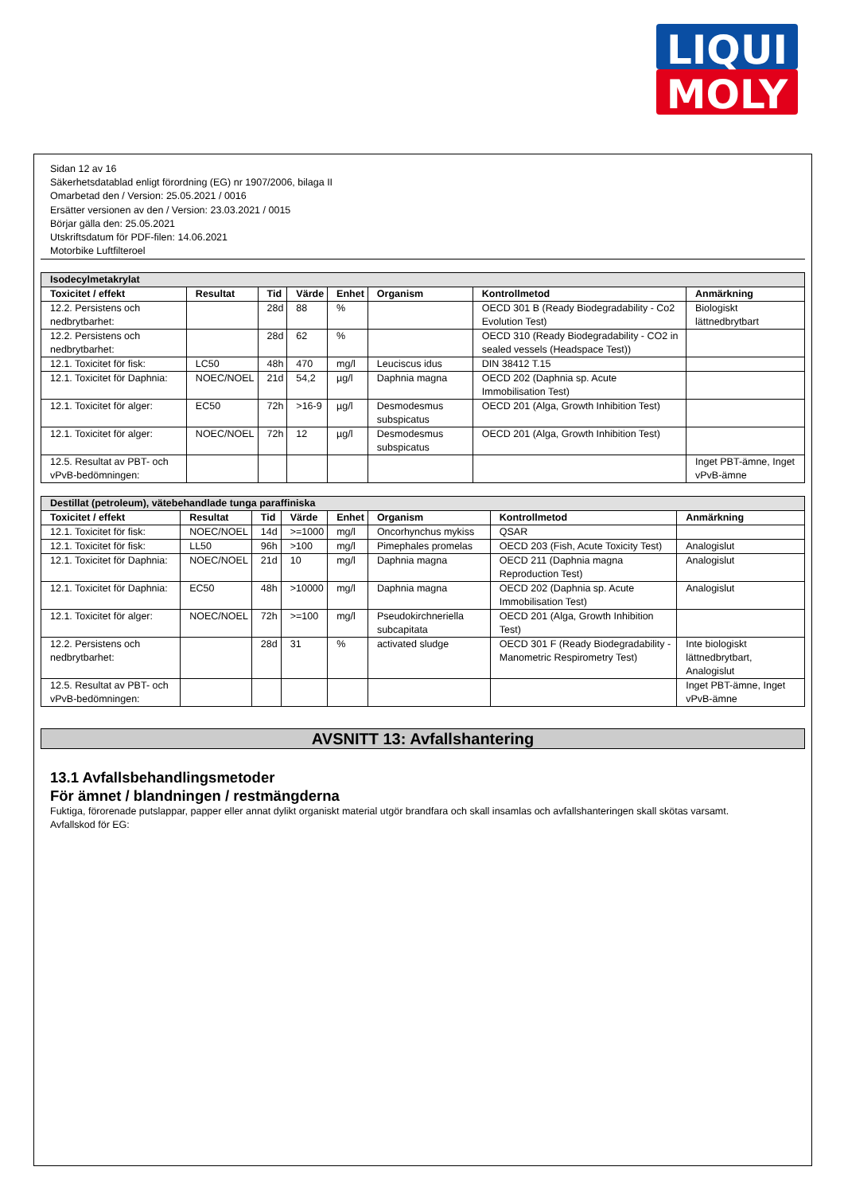LIQUI
MOLY
Sidan 12 av 16
Säkerhetsdatablad enligt förordning (EG) nr 1907/2006, bilaga II
Omarbetad den / Version: 25.05.2021 / 0016
Ersätter versionen av den / Version: 23.03.2021 / 0015
Börjar gälla den: 25.05.2021
Utskriftsdatum för PDF-filen: 14.06.2021
Motorbike Luftfilteroel
| Isodecylmetakrylat | | | | | | | |
| Toxicitet / effekt | Resultat | Tid | Värde | Enhet | Organism | Kontrollmetod | Anmärkning |
| 12.2. Persistens och nedbrytbarhet: | | 28d | 88 | % | | OECD 301 B (Ready Biodegradability - Co2 Evolution Test) | Biologiskt lättnedbrytbart |
| 12.2. Persistens och nedbrytbarhet: | | 28d | 62 | % | | OECD 310 (Ready Biodegradability - CO2 in sealed vessels (Headspace Test)) | |
| 12.1. Toxicitet för fisk: | LC50 | 48h | 470 | mg/l | Leuciscus idus | DIN 38412 T.15 | |
| 12.1. Toxicitet för Daphnia: | NOEC/NOEL | 21d | 54,2 | µg/l | Daphnia magna | OECD 202 (Daphnia sp. Acute Immobilisation Test) | |
| 12.1. Toxicitet för alger: | EC50 | 72h | >16-9 | µg/l | Desmodesmus subspicatus | OECD 201 (Alga, Growth Inhibition Test) | |
| 12.1. Toxicitet för alger: | NOEC/NOEL | 72h | 12 | µg/l | Desmodesmus subspicatus | OECD 201 (Alga, Growth Inhibition Test) | |
| 12.5. Resultat av PBT- och vPvB-bedömningen: | | | | | | | Inget PBT-ämne, Inget vPvB-ämne |
| Destillat (petroleum), vätebehandlade tunga paraffiniska | | | | | | | |
| Toxicitet / effekt | Resultat | Tid | Värde | Enhet | Organism | Kontrollmetod | Anmärkning |
| 12.1. Toxicitet för fisk: | NOEC/NOEL | 14d | >=1000 | mg/l | Oncorhynchus mykiss | QSAR | |
| 12.1. Toxicitet för fisk: | LL50 | 96h | >100 | mg/l | Pimephales promelas | OECD 203 (Fish, Acute Toxicity Test) | Analogislut |
| 12.1. Toxicitet för Daphnia: | NOEC/NOEL | 21d | 10 | mg/l | Daphnia magna | OECD 211 (Daphnia magna Reproduction Test) | Analogislut |
| 12.1. Toxicitet för Daphnia: | EC50 | 48h | >10000 | mg/l | Daphnia magna | OECD 202 (Daphnia sp. Acute Immobilisation Test) | Analogislut |
| 12.1. Toxicitet för alger: | NOEC/NOEL | 72h | >=100 | mg/l | Pseudokirchneriella subcapitata | OECD 201 (Alga, Growth Inhibition Test) | |
| 12.2. Persistens och nedbrytbarhet: | | 28d | 31 | % | activated sludge | OECD 301 F (Ready Biodegradability - Manometric Respirometry Test) | Inte biologiskt lättnedbrytbart, Analogislut |
| 12.5. Resultat av PBT- och vPvB-bedömningen: | | | | | | | Inget PBT-ämne, Inget vPvB-ämne |
AVSNITT 13: Avfallshantering
13.1 Avfallsbehandlingsmetoder
För ämnet / blandningen / restmängderna
Fuktiga, förorenade putslappar, papper eller annat dylikt organiskt material utgör brandfara och skall insamlas och avfallshanteringen skall skötas varsamt.
Avfallskod för EG: